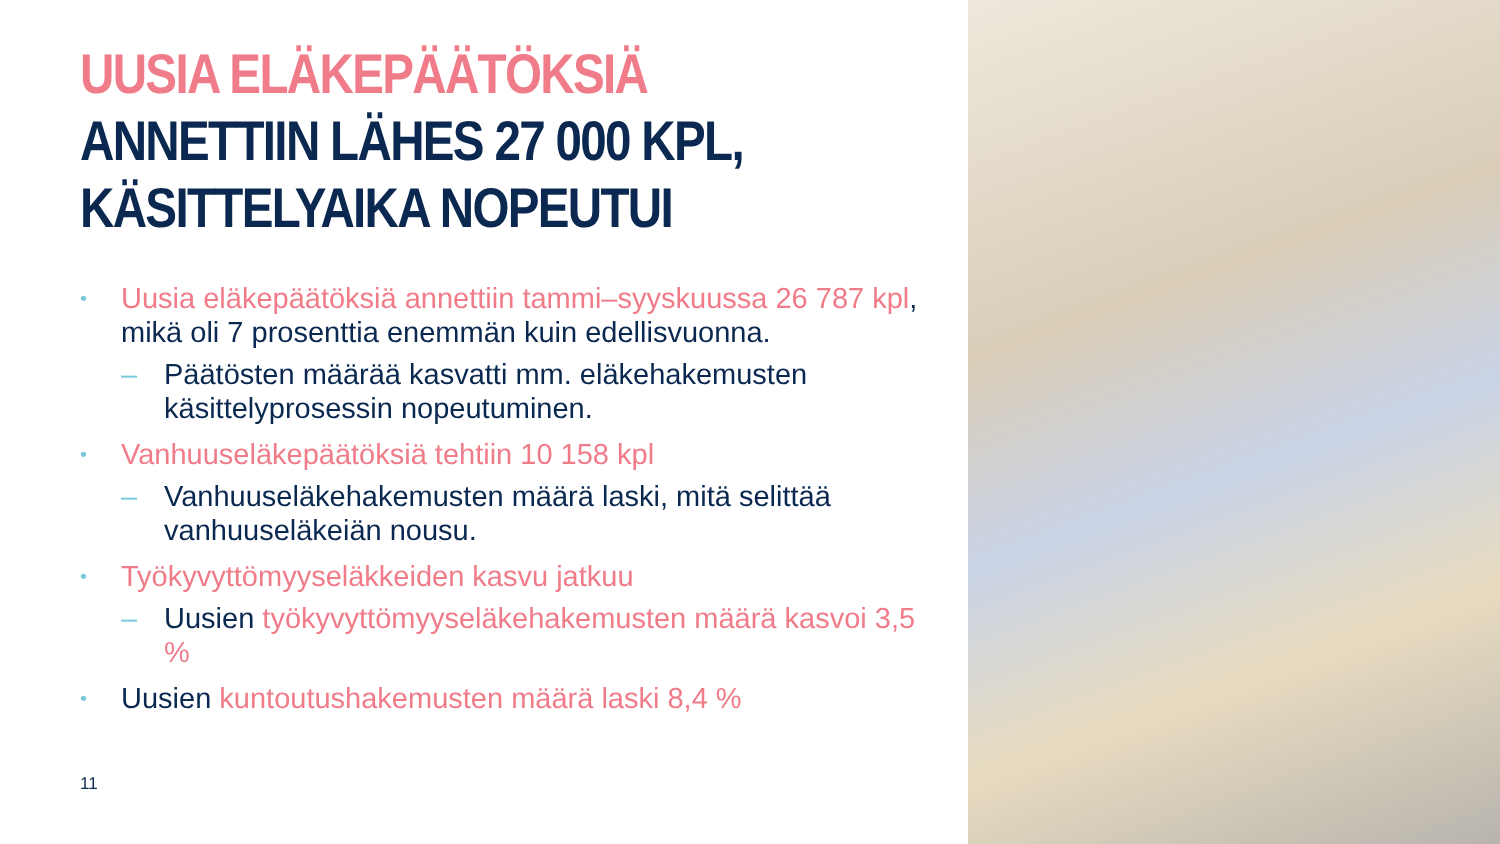UUSIA ELÄKEPÄÄTÖKSIÄ
ANNETTIIN LÄHES 27 000 KPL,
KÄSITTELYAIKA NOPEUTUI
• Uusia eläkepäätöksiä annettiin tammi–syyskuussa 26 787 kpl, mikä oli 7 prosenttia enemmän kuin edellisvuonna.
– Päätösten määrää kasvatti mm. eläkehakemusten käsittelyprosessin nopeutuminen.
• Vanhuuseläkepäätöksiä tehtiin 10 158 kpl
– Vanhuuseläkehakemusten määrä laski, mitä selittää vanhuuseläkeiän nousu.
• Työkyvyttömyyseläkkeiden kasvu jatkuu
– Uusien työkyvyttömyyseläkehakemusten määrä kasvoi 3,5 %
• Uusien kuntoutushakemusten määrä laski 8,4 %
11